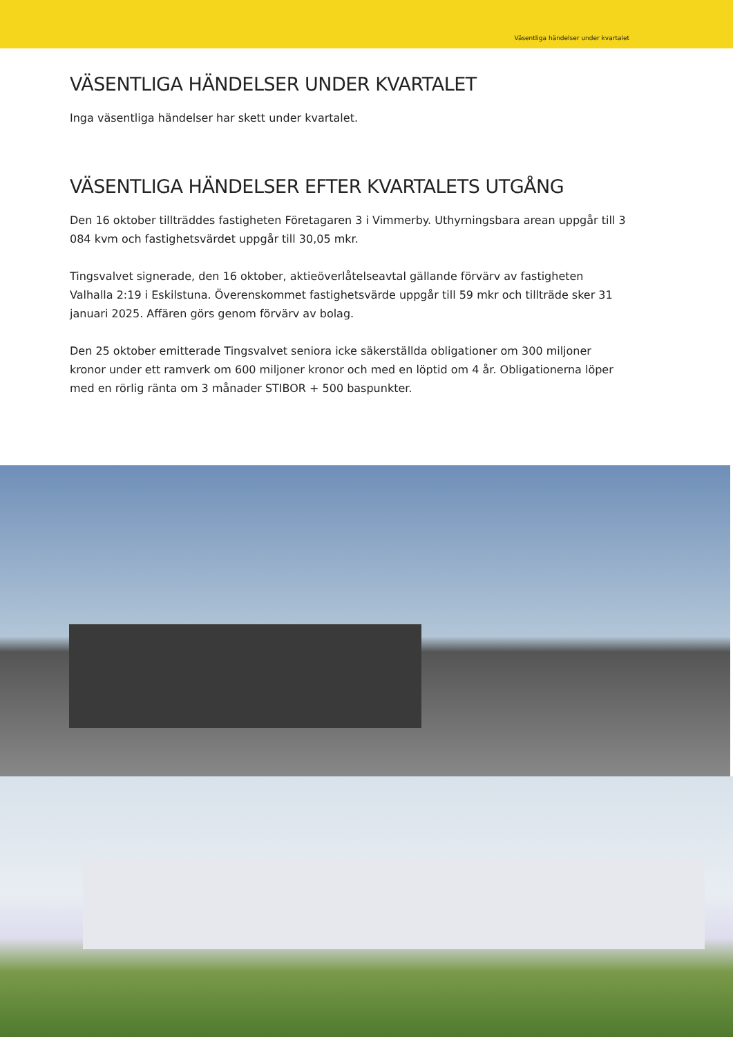Väsentliga händelser under kvartalet
VÄSENTLIGA HÄNDELSER UNDER KVARTALET
Inga väsentliga händelser har skett under kvartalet.
VÄSENTLIGA HÄNDELSER EFTER KVARTALETS UTGÅNG
Den 16 oktober tillträddes fastigheten Företagaren 3 i Vimmerby. Uthyrningsbara arean uppgår till 3 084 kvm och fastighetsvärdet uppgår till 30,05 mkr.
Tingsvalvet signerade, den 16 oktober, aktieöverlåtelseavtal gällande förvärv av fastigheten Valhalla 2:19 i Eskilstuna. Överenskommet fastighetsvärde uppgår till 59 mkr och tillträde sker 31 januari 2025. Affären görs genom förvärv av bolag.
Den 25 oktober emitterade Tingsvalvet seniora icke säkerställda obligationer om 300 miljoner kronor under ett ramverk om 600 miljoner kronor och med en löptid om 4 år. Obligationerna löper med en rörlig ränta om 3 månader STIBOR + 500 baspunkter.